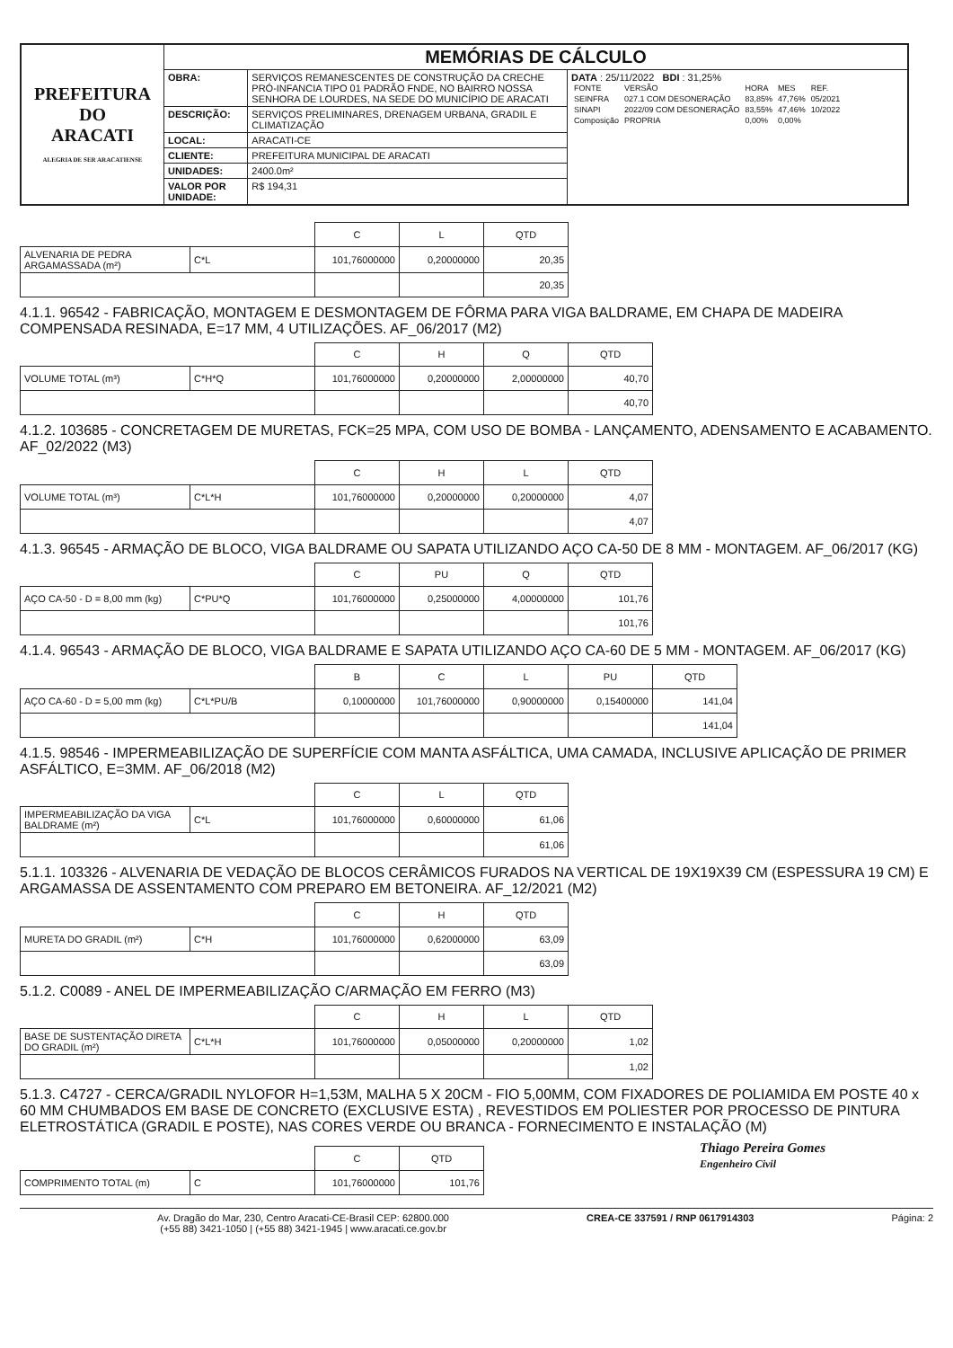| PREFEITURA DO ARACATI ALEGRIA DE SER ARACATIENSE | MEMÓRIAS DE CÁLCULO | | |
| | OBRA: | SERVIÇOS REMANESCENTES DE CONSTRUÇÃO DA CRECHE PRÓ-INFANCIA TIPO 01 PADRÃO FNDE, NO BAIRRO NOSSA SENHORA DE LOURDES, NA SEDE DO MUNICÍPIO DE ARACATI | DATA : 25/11/2022 BDI : 31,25% / FONTE / VERSÃO / HORA / MES / REF. / / SEINFRA / 027.1 COM DESONERAÇÃO / 83,85% / 47,76% / 05/2021 / / SINAPI / 2022/09 COM DESONERAÇÃO / 83,55% / 47,46% / 10/2022 / / Composição / PROPRIA / 0,00% / 0,00% / / |
| | DESCRIÇÃO: | SERVIÇOS PRELIMINARES, DRENAGEM URBANA, GRADIL E CLIMATIZAÇÃO | |
| | LOCAL: | ARACATI-CE | |
| | CLIENTE: | PREFEITURA MUNICIPAL DE ARACATI | |
| | UNIDADES: | 2400.0m² | |
| | VALOR POR UNIDADE: | R$ 194,31 | |
| | | C | L | QTD |
| ALVENARIA DE PEDRA ARGAMASSADA (m²) | C*L | 101,76000000 | 0,20000000 | 20,35 |
| | | | | 20,35 |
4.1.1. 96542 - FABRICAÇÃO, MONTAGEM E DESMONTAGEM DE FÔRMA PARA VIGA BALDRAME, EM CHAPA DE MADEIRA COMPENSADA RESINADA, E=17 MM, 4 UTILIZAÇÕES. AF_06/2017 (M2)
| | | C | H | Q | QTD |
| VOLUME TOTAL (m³) | C*H*Q | 101,76000000 | 0,20000000 | 2,00000000 | 40,70 |
| | | | | | 40,70 |
4.1.2. 103685 - CONCRETAGEM DE MURETAS, FCK=25 MPA, COM USO DE BOMBA - LANÇAMENTO, ADENSAMENTO E ACABAMENTO. AF_02/2022 (M3)
| | | C | H | L | QTD |
| VOLUME TOTAL (m³) | C*L*H | 101,76000000 | 0,20000000 | 0,20000000 | 4,07 |
| | | | | | 4,07 |
4.1.3. 96545 - ARMAÇÃO DE BLOCO, VIGA BALDRAME OU SAPATA UTILIZANDO AÇO CA-50 DE 8 MM - MONTAGEM. AF_06/2017 (KG)
| | | C | PU | Q | QTD |
| AÇO CA-50 - D = 8,00 mm (kg) | C*PU*Q | 101,76000000 | 0,25000000 | 4,00000000 | 101,76 |
| | | | | | 101,76 |
4.1.4. 96543 - ARMAÇÃO DE BLOCO, VIGA BALDRAME E SAPATA UTILIZANDO AÇO CA-60 DE 5 MM - MONTAGEM. AF_06/2017 (KG)
| | | B | C | L | PU | QTD |
| AÇO CA-60 - D = 5,00 mm (kg) | C*L*PU/B | 0,10000000 | 101,76000000 | 0,90000000 | 0,15400000 | 141,04 |
| | | | | | | 141,04 |
4.1.5. 98546 - IMPERMEABILIZAÇÃO DE SUPERFÍCIE COM MANTA ASFÁLTICA, UMA CAMADA, INCLUSIVE APLICAÇÃO DE PRIMER ASFÁLTICO, E=3MM. AF_06/2018 (M2)
| | | C | L | QTD |
| IMPERMEABILIZAÇÃO DA VIGA BALDRAME (m²) | C*L | 101,76000000 | 0,60000000 | 61,06 |
| | | | | 61,06 |
5.1.1. 103326 - ALVENARIA DE VEDAÇÃO DE BLOCOS CERÂMICOS FURADOS NA VERTICAL DE 19X19X39 CM (ESPESSURA 19 CM) E ARGAMASSA DE ASSENTAMENTO COM PREPARO EM BETONEIRA. AF_12/2021 (M2)
| | | C | H | QTD |
| MURETA DO GRADIL (m²) | C*H | 101,76000000 | 0,62000000 | 63,09 |
| | | | | 63,09 |
5.1.2. C0089 - ANEL DE IMPERMEABILIZAÇÃO C/ARMAÇÃO EM FERRO (M3)
| | | C | H | L | QTD |
| BASE DE SUSTENTAÇÃO DIRETA DO GRADIL (m²) | C*L*H | 101,76000000 | 0,05000000 | 0,20000000 | 1,02 |
| | | | | | 1,02 |
5.1.3. C4727 - CERCA/GRADIL NYLOFOR H=1,53M, MALHA 5 X 20CM - FIO 5,00MM, COM FIXADORES DE POLIAMIDA EM POSTE 40 x 60 MM CHUMBADOS EM BASE DE CONCRETO (EXCLUSIVE ESTA) , REVESTIDOS EM POLIESTER POR PROCESSO DE PINTURA ELETROSTÁTICA (GRADIL E POSTE), NAS CORES VERDE OU BRANCA - FORNECIMENTO E INSTALAÇÃO (M)
| | | C | QTD |
| COMPRIMENTO TOTAL (m) | C | 101,76000000 | 101,76 |
Thiago Pereira Gomes
Engenheiro Civil
Av. Dragão do Mar, 230, Centro Aracati-CE-Brasil CEP: 62800.000
(+55 88) 3421-1050 | (+55 88) 3421-1945 | www.aracati.ce.gov.br CREA-CE 337591 / RNP 0617914303 Página: 2